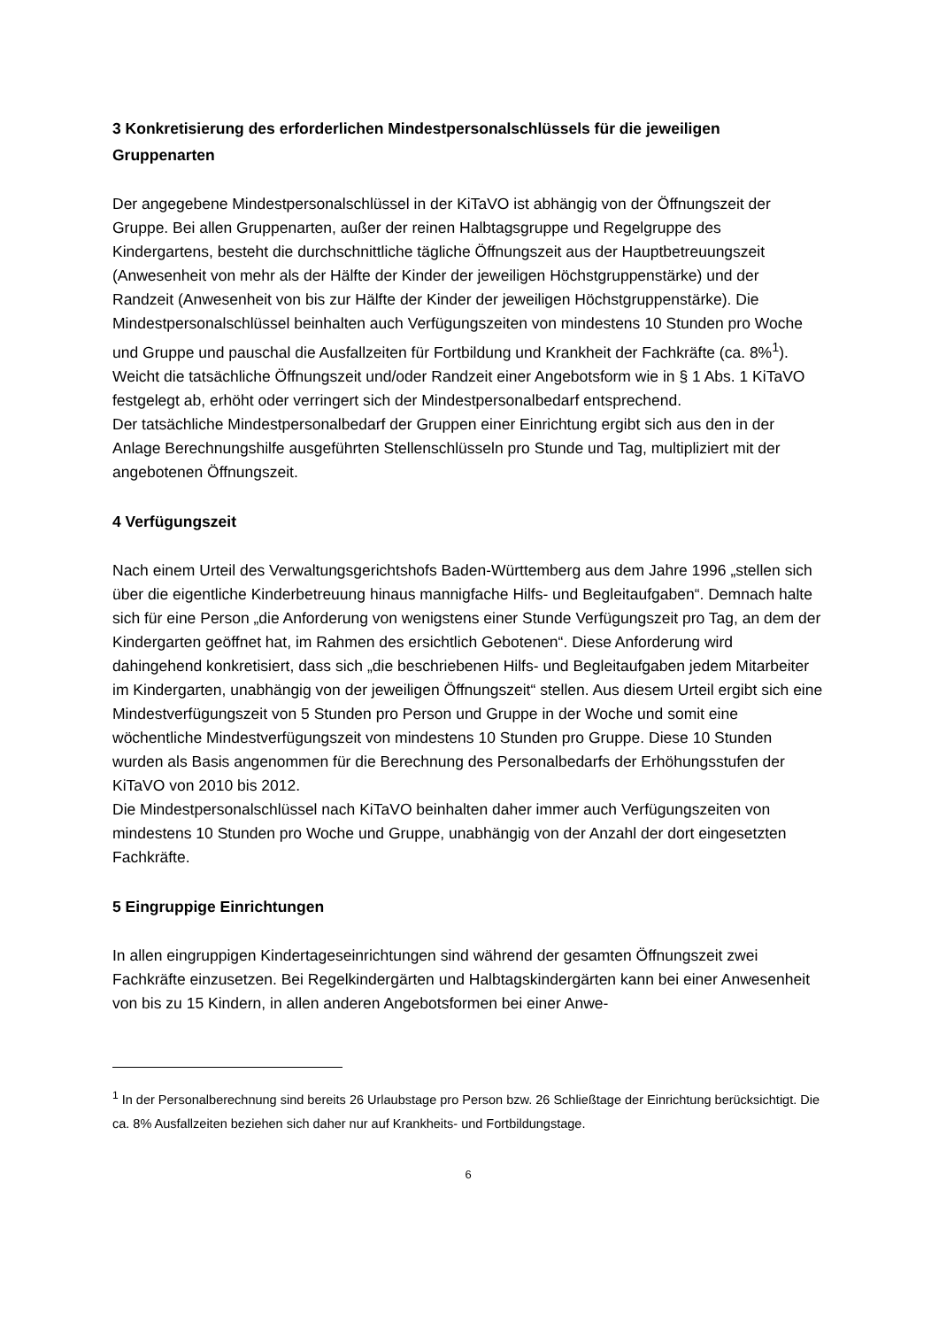3 Konkretisierung des erforderlichen Mindestpersonalschlüssels für die jeweiligen Gruppenarten
Der angegebene Mindestpersonalschlüssel in der KiTaVO ist abhängig von der Öffnungszeit der Gruppe. Bei allen Gruppenarten, außer der reinen Halbtagsgruppe und Regelgruppe des Kindergartens, besteht die durchschnittliche tägliche Öffnungszeit aus der Hauptbetreuungs­zeit (Anwesenheit von mehr als der Hälfte der Kinder der jeweiligen Höchstgruppenstärke) und der Randzeit (Anwesenheit von bis zur Hälfte der Kinder der jeweiligen Höchstgruppen­stärke). Die Mindestpersonalschlüssel beinhalten auch Verfügungszeiten von mindestens 10 Stunden pro Woche und Gruppe und pauschal die Ausfallzeiten für Fortbildung und Krank­heit der Fachkräfte (ca. 8%<sup>1</sup>). Weicht die tatsächliche Öffnungszeit und/oder Randzeit einer Angebotsform wie in § 1 Abs. 1 KiTaVO festgelegt ab, erhöht oder verringert sich der Min­destpersonalbedarf entsprechend.
Der tatsächliche Mindestpersonalbedarf der Gruppen einer Einrichtung ergibt sich aus den in der Anlage Berechnungshilfe ausgeführten Stellenschlüsseln pro Stunde und Tag, multipli­ziert mit der angebotenen Öffnungszeit.
4 Verfügungszeit
Nach einem Urteil des Verwaltungsgerichtshofs Baden-Württemberg aus dem Jahre 1996 „stellen sich über die eigentliche Kinderbetreuung hinaus mannigfache Hilfs- und Begleitauf­gaben“. Demnach halte sich für eine Person „die Anforderung von wenigstens einer Stunde Verfügungszeit pro Tag, an dem der Kindergarten geöffnet hat, im Rahmen des ersichtlich Gebotenen“. Diese Anforderung wird dahingehend konkretisiert, dass sich „die beschriebe­nen Hilfs- und Begleitaufgaben jedem Mitarbeiter im Kindergarten, unabhängig von der je­weiligen Öffnungszeit“ stellen. Aus diesem Urteil ergibt sich eine Mindestverfügungszeit von 5 Stunden pro Person und Gruppe in der Woche und somit eine wöchentliche Mindestverfü­gungszeit von mindestens 10 Stunden pro Gruppe. Diese 10 Stunden wurden als Basis an­genommen für die Berechnung des Personalbedarfs der Erhöhungsstufen der KiTaVO von 2010 bis 2012.
Die Mindestpersonalschlüssel nach KiTaVO beinhalten daher immer auch Verfügungszeiten von mindestens 10 Stunden pro Woche und Gruppe, unabhängig von der Anzahl der dort eingesetzten Fachkräfte.
5 Eingruppige Einrichtungen
In allen eingruppigen Kindertageseinrichtungen sind während der gesamten Öffnungszeit zwei Fachkräfte einzusetzen. Bei Regelkindergärten und Halbtagskindergärten kann bei ei­ner Anwesenheit von bis zu 15 Kindern, in allen anderen Angebotsformen bei einer Anwe-
<sup>1</sup> In der Personalberechnung sind bereits 26 Urlaubstage pro Person bzw. 26 Schließtage der Einrich­tung berücksichtigt. Die ca. 8% Ausfallzeiten beziehen sich daher nur auf Krankheits- und Fortbil­dungstage.
6